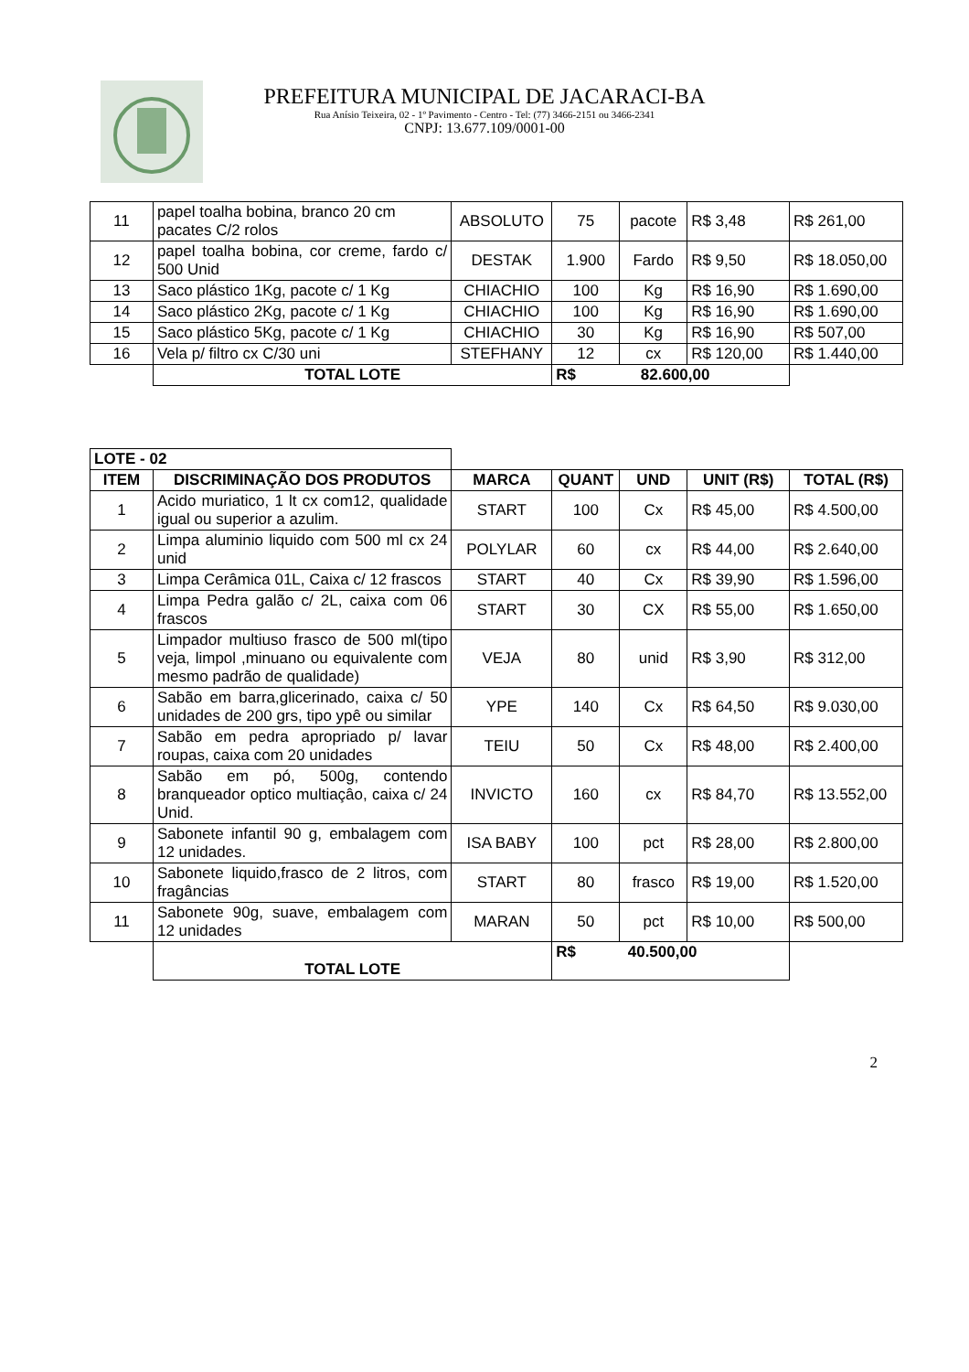PREFEITURA MUNICIPAL DE JACARACI-BA
Rua Anísio Teixeira, 02 - 1º Pavimento - Centro - Tel: (77) 3466-2151 ou 3466-2341
CNPJ: 13.677.109/0001-00
| 11 | papel toalha bobina, branco 20 cm pacates C/2 rolos | ABSOLUTO | 75 | pacote | R$ 3,48 | R$ 261,00 |
| 12 | papel toalha bobina, cor creme, fardo c/ 500 Unid | DESTAK | 1.900 | Fardo | R$ 9,50 | R$ 18.050,00 |
| 13 | Saco plástico 1Kg, pacote c/ 1 Kg | CHIACHIO | 100 | Kg | R$ 16,90 | R$ 1.690,00 |
| 14 | Saco plástico 2Kg, pacote c/ 1 Kg | CHIACHIO | 100 | Kg | R$ 16,90 | R$ 1.690,00 |
| 15 | Saco plástico 5Kg, pacote c/ 1 Kg | CHIACHIO | 30 | Kg | R$ 16,90 | R$ 507,00 |
| 16 | Vela p/ filtro cx C/30 uni | STEFHANY | 12 | cx | R$ 120,00 | R$ 1.440,00 |
| | TOTAL LOTE | | R$ 82.600,00 | | | |
| LOTE - 02 | | | | | | |
| ITEM | DISCRIMINAÇÃO DOS PRODUTOS | MARCA | QUANT | UND | UNIT (R$) | TOTAL (R$) |
| 1 | Acido muriatico, 1 lt cx com12, qualidade igual ou superior a azulim. | START | 100 | Cx | R$ 45,00 | R$ 4.500,00 |
| 2 | Limpa aluminio liquido com 500 ml cx 24 unid | POLYLAR | 60 | cx | R$ 44,00 | R$ 2.640,00 |
| 3 | Limpa Cerâmica 01L, Caixa c/ 12 frascos | START | 40 | Cx | R$ 39,90 | R$ 1.596,00 |
| 4 | Limpa Pedra galão c/ 2L, caixa com 06 frascos | START | 30 | CX | R$ 55,00 | R$ 1.650,00 |
| 5 | Limpador multiuso frasco de 500 ml(tipo veja, limpol ,minuano ou equivalente com mesmo padrão de qualidade) | VEJA | 80 | unid | R$ 3,90 | R$ 312,00 |
| 6 | Sabão em barra,glicerinado, caixa c/ 50 unidades de 200 grs, tipo ypê ou similar | YPE | 140 | Cx | R$ 64,50 | R$ 9.030,00 |
| 7 | Sabão em pedra apropriado p/ lavar roupas, caixa com 20 unidades | TEIU | 50 | Cx | R$ 48,00 | R$ 2.400,00 |
| 8 | Sabão em pó, 500g, contendo branqueador optico multiaçâo, caixa c/ 24 Unid. | INVICTO | 160 | cx | R$ 84,70 | R$ 13.552,00 |
| 9 | Sabonete infantil 90 g, embalagem com 12 unidades. | ISA BABY | 100 | pct | R$ 28,00 | R$ 2.800,00 |
| 10 | Sabonete liquido,frasco de 2 litros, com fragâncias | START | 80 | frasco | R$ 19,00 | R$ 1.520,00 |
| 11 | Sabonete 90g, suave, embalagem com 12 unidades | MARAN | 50 | pct | R$ 10,00 | R$ 500,00 |
| | TOTAL LOTE | | R$ 40.500,00 | | | |
2